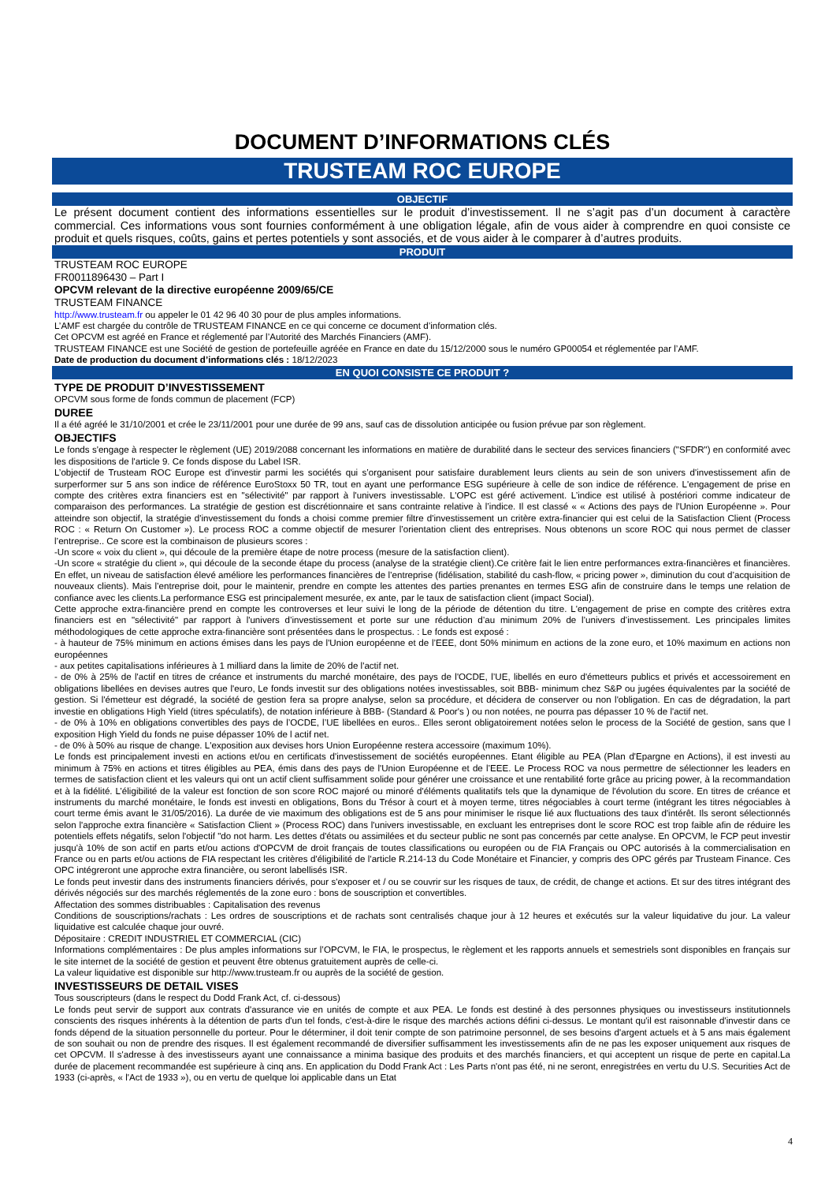DOCUMENT D’INFORMATIONS CLÉS
TRUSTEAM ROC EUROPE
OBJECTIF
Le présent document contient des informations essentielles sur le produit d’investissement. Il ne s’agit pas d’un document à caractère commercial. Ces informations vous sont fournies conformément à une obligation légale, afin de vous aider à comprendre en quoi consiste ce produit et quels risques, coûts, gains et pertes potentiels y sont associés, et de vous aider à le comparer à d’autres produits.
PRODUIT
TRUSTEAM ROC EUROPE
FR0011896430 – Part I
OPCVM relevant de la directive européenne 2009/65/CE
TRUSTEAM FINANCE
http://www.trusteam.fr ou appeler le 01 42 96 40 30 pour de plus amples informations.
L’AMF est chargée du contrôle de TRUSTEAM FINANCE en ce qui concerne ce document d’information clés.
Cet OPCVM est agréé en France et réglementé par l’Autorité des Marchés Financiers (AMF).
TRUSTEAM FINANCE est une Société de gestion de portefeuille agréée en France en date du 15/12/2000 sous le numéro GP00054 et réglementée par l’AMF.
Date de production du document d’informations clés : 18/12/2023
EN QUOI CONSISTE CE PRODUIT ?
TYPE DE PRODUIT D’INVESTISSEMENT
OPCVM sous forme de fonds commun de placement (FCP)
DUREE
Il a été agréé le 31/10/2001 et crée le 23/11/2001 pour une durée de 99 ans, sauf cas de dissolution anticipée ou fusion prévue par son règlement.
OBJECTIFS
Le fonds s'engage à respecter le règlement (UE) 2019/2088 concernant les informations en matière de durabilité dans le secteur des services financiers ("SFDR") en conformité avec les dispositions de l'article 9. Ce fonds dispose du Label ISR.
L’objectif de Trusteam ROC Europe est d'investir parmi les sociétés qui s’organisent pour satisfaire durablement leurs clients au sein de son univers d'investissement afin de surperformer sur 5 ans son indice de référence EuroStoxx 50 TR, tout en ayant une performance ESG supérieure à celle de son indice de référence. L'engagement de prise en compte des critères extra financiers est en "sélectivité" par rapport à l'univers investissable. L'OPC est géré activement. L’indice est utilisé à postériori comme indicateur de comparaison des performances. La stratégie de gestion est discrétionnaire et sans contrainte relative à l’indice. Il est classé « « Actions des pays de l'Union Européenne ». Pour atteindre son objectif, la stratégie d'investissement du fonds a choisi comme premier filtre d'investissement un critère extra-financier qui est celui de la Satisfaction Client (Process ROC : « Return On Customer »). Le process ROC a comme objectif de mesurer l’orientation client des entreprises. Nous obtenons un score ROC qui nous permet de classer l’entreprise.. Ce score est la combinaison de plusieurs scores :
-Un score « voix du client », qui découle de la première étape de notre process (mesure de la satisfaction client).
-Un score « stratégie du client », qui découle de la seconde étape du process (analyse de la stratégie client).Ce critère fait le lien entre performances extra-financières et financières. En effet, un niveau de satisfaction élevé améliore les performances financières de l’entreprise (fidélisation, stabilité du cash-flow, « pricing power », diminution du cout d’acquisition de nouveaux clients). Mais l’entreprise doit, pour le maintenir, prendre en compte les attentes des parties prenantes en termes ESG afin de construire dans le temps une relation de confiance avec les clients.La performance ESG est principalement mesurée, ex ante, par le taux de satisfaction client (impact Social).
Cette approche extra-financière prend en compte les controverses et leur suivi le long de la période de détention du titre. L'engagement de prise en compte des critères extra financiers est en "sélectivité" par rapport à l'univers d’investissement et porte sur une réduction d’au minimum 20% de l’univers d’investissement. Les principales limites méthodologiques de cette approche extra-financière sont présentées dans le prospectus. : Le fonds est exposé :
- à hauteur de 75% minimum en actions émises dans les pays de l'Union européenne et de l’EEE, dont 50% minimum en actions de la zone euro, et 10% maximum en actions non européennes
- aux petites capitalisations inférieures à 1 milliard dans la limite de 20% de l'actif net.
- de 0% à 25% de l'actif en titres de créance et instruments du marché monétaire, des pays de l'OCDE, l’UE, libellés en euro d'émetteurs publics et privés et accessoirement en obligations libellées en devises autres que l'euro, Le fonds investit sur des obligations notées investissables, soit BBB- minimum chez S&P ou jugées équivalentes par la société de gestion. Si l'émetteur est dégradé, la société de gestion fera sa propre analyse, selon sa procédure, et décidera de conserver ou non l'obligation. En cas de dégradation, la part investie en obligations High Yield (titres spéculatifs), de notation inférieure à BBB- (Standard & Poor's ) ou non notées, ne pourra pas dépasser 10 % de l'actif net.
- de 0% à 10% en obligations convertibles des pays de l’OCDE, l’UE libellées en euros.. Elles seront obligatoirement notées selon le process de la Société de gestion, sans que l exposition High Yield du fonds ne puise dépasser 10% de l actif net.
- de 0% à 50% au risque de change. L'exposition aux devises hors Union Européenne restera accessoire (maximum 10%).
Le fonds est principalement investi en actions et/ou en certificats d'investissement de sociétés européennes. Etant éligible au PEA (Plan d'Epargne en Actions), il est investi au minimum à 75% en actions et titres éligibles au PEA, émis dans des pays de l'Union Européenne et de l’EEE. Le Process ROC va nous permettre de sélectionner les leaders en termes de satisfaction client et les valeurs qui ont un actif client suffisamment solide pour générer une croissance et une rentabilité forte grâce au pricing power, à la recommandation et à la fidélité. L’éligibilité de la valeur est fonction de son score ROC majoré ou minoré d'éléments qualitatifs tels que la dynamique de l'évolution du score. En titres de créance et instruments du marché monétaire, le fonds est investi en obligations, Bons du Trésor à court et à moyen terme, titres négociables à court terme (intégrant les titres négociables à court terme émis avant le 31/05/2016). La durée de vie maximum des obligations est de 5 ans pour minimiser le risque lié aux fluctuations des taux d'intérêt. Ils seront sélectionnés selon l'approche extra financière « Satisfaction Client » (Process ROC) dans l'univers investissable, en excluant les entreprises dont le score ROC est trop faible afin de réduire les potentiels effets négatifs, selon l'objectif "do not harm. Les dettes d'états ou assimilées et du secteur public ne sont pas concernés par cette analyse. En OPCVM, le FCP peut investir jusqu'à 10% de son actif en parts et/ou actions d'OPCVM de droit français de toutes classifications ou européen ou de FIA Français ou OPC autorisés à la commercialisation en France ou en parts et/ou actions de FIA respectant les critères d'éligibilité de l'article R.214-13 du Code Monétaire et Financier, y compris des OPC gérés par Trusteam Finance. Ces OPC intégreront une approche extra financière, ou seront labellisés ISR.
Le fonds peut investir dans des instruments financiers dérivés, pour s'exposer et / ou se couvrir sur les risques de taux, de crédit, de change et actions. Et sur des titres intégrant des dérivés négociés sur des marchés réglementés de la zone euro : bons de souscription et convertibles.
Affectation des sommes distribuables : Capitalisation des revenus
Conditions de souscriptions/rachats : Les ordres de souscriptions et de rachats sont centralisés chaque jour à 12 heures et exécutés sur la valeur liquidative du jour. La valeur liquidative est calculée chaque jour ouvré.
Dépositaire : CREDIT INDUSTRIEL ET COMMERCIAL (CIC)
Informations complémentaires : De plus amples informations sur l’OPCVM, le FIA, le prospectus, le règlement et les rapports annuels et semestriels sont disponibles en français sur le site internet de la société de gestion et peuvent être obtenus gratuitement auprès de celle-ci.
La valeur liquidative est disponible sur http://www.trusteam.fr ou auprès de la société de gestion.
INVESTISSEURS DE DETAIL VISES
Tous souscripteurs (dans le respect du Dodd Frank Act, cf. ci-dessous)
Le fonds peut servir de support aux contrats d'assurance vie en unités de compte et aux PEA. Le fonds est destiné à des personnes physiques ou investisseurs institutionnels conscients des risques inhérents à la détention de parts d'un tel fonds, c'est-à-dire le risque des marchés actions défini ci-dessus. Le montant qu'il est raisonnable d'investir dans ce fonds dépend de la situation personnelle du porteur. Pour le déterminer, il doit tenir compte de son patrimoine personnel, de ses besoins d'argent actuels et à 5 ans mais également de son souhait ou non de prendre des risques. Il est également recommandé de diversifier suffisamment les investissements afin de ne pas les exposer uniquement aux risques de cet OPCVM. Il s'adresse à des investisseurs ayant une connaissance a minima basique des produits et des marchés financiers, et qui acceptent un risque de perte en capital.La durée de placement recommandée est supérieure à cinq ans. En application du Dodd Frank Act : Les Parts n'ont pas été, ni ne seront, enregistrées en vertu du U.S. Securities Act de 1933 (ci-après, « l'Act de 1933 »), ou en vertu de quelque loi applicable dans un Etat
4